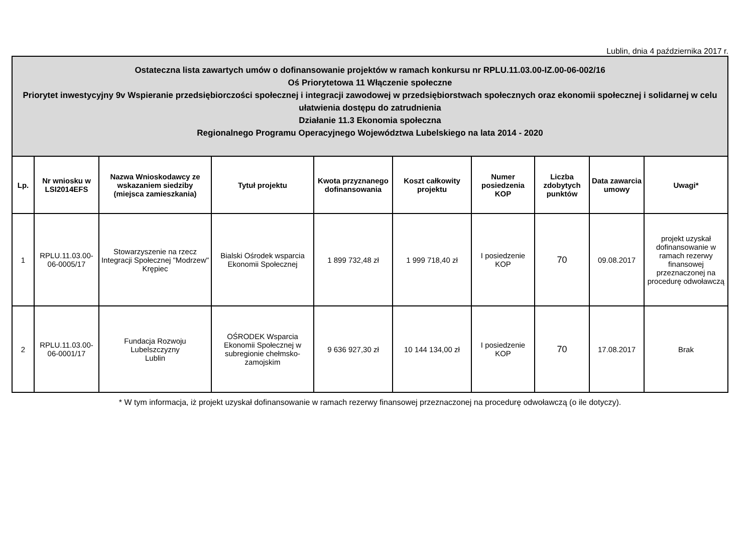Lublin, dnia 4 października 2017 r.
| Ostateczna lista zawartych umów o dofinansowanie projektów w ramach konkursu nr RPLU.11.03.00-IZ.00-06-002/16 Oś Priorytetowa 11 Włączenie społeczne Priorytet inwestycyjny 9v Wspieranie przedsiębiorczości społecznej i integracji zawodowej w przedsiębiorstwach społecznych oraz ekonomii społecznej i solidarnej w celu ułatwienia dostępu do zatrudnienia Działanie 11.3 Ekonomia społeczna Regionalnego Programu Operacyjnego Województwa Lubelskiego na lata 2014 - 2020 | | | | | | | | | |
| Lp. | Nr wniosku w LSI2014EFS | Nazwa Wnioskodawcy ze wskazaniem siedziby (miejsca zamieszkania) | Tytuł projektu | Kwota przyznanego dofinansowania | Koszt całkowity projektu | Numer posiedzenia KOP | Liczba zdobytych punktów | Data zawarcia umowy | Uwagi* |
| 1 | RPLU.11.03.00-06-0005/17 | Stowarzyszenie na rzecz Integracji Społecznej "Modrzew" Krępiec | Bialski Ośrodek wsparcia Ekonomii Społecznej | 1 899 732,48 zł | 1 999 718,40 zł | I posiedzenie KOP | 70 | 09.08.2017 | projekt uzyskał dofinansowanie w ramach rezerwy finansowej przeznaczonej na procedurę odwoławczą |
| 2 | RPLU.11.03.00-06-0001/17 | Fundacja Rozwoju Lubelszczyzny Lublin | OŚRODEK Wsparcia Ekonomii Społecznej w subregionie chełmsko-zamojskim | 9 636 927,30 zł | 10 144 134,00 zł | I posiedzenie KOP | 70 | 17.08.2017 | Brak |
* W tym informacja, iż projekt uzyskał dofinansowanie w ramach rezerwy finansowej przeznaczonej na procedurę odwoławczą (o ile dotyczy).